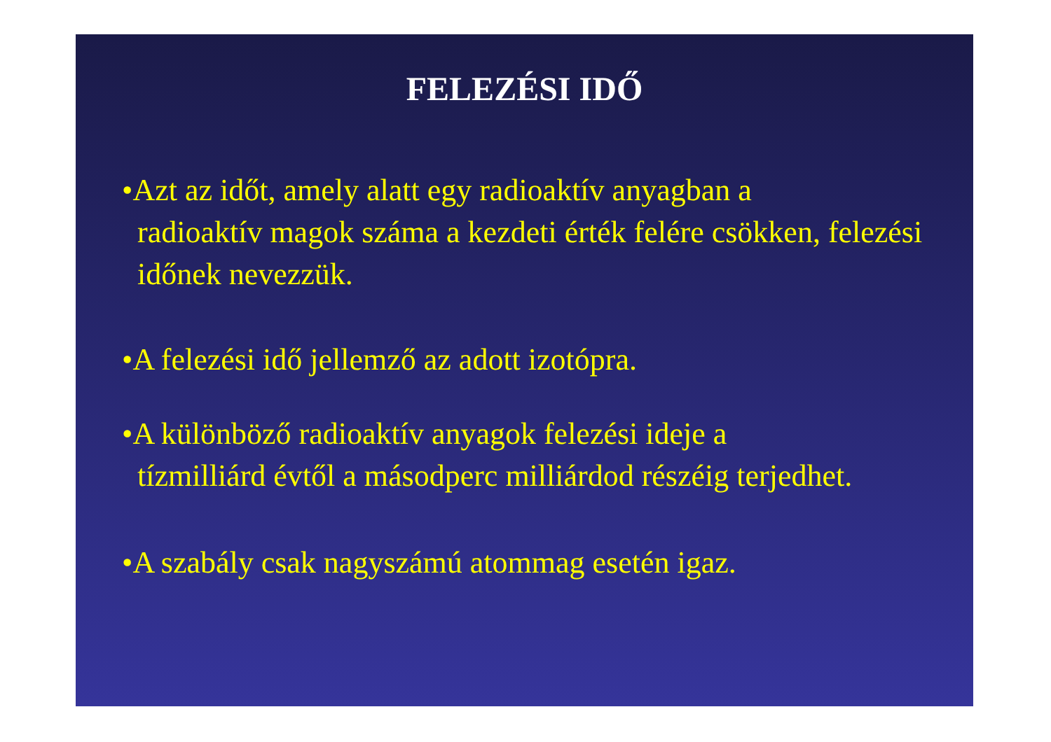FELEZÉSI IDŐ
•Azt az időt, amely alatt egy radioaktív anyagban a
radioaktív magok száma a kezdeti érték felére csökken, felezési időnek nevezzük.
•A felezési idő jellemző az adott izotópra.
•A különböző radioaktív anyagok felezési ideje a
tízmilliárd évtől a másodperc milliárdod részéig terjedhet.
•A szabály csak nagyszámú atommag esetén igaz.